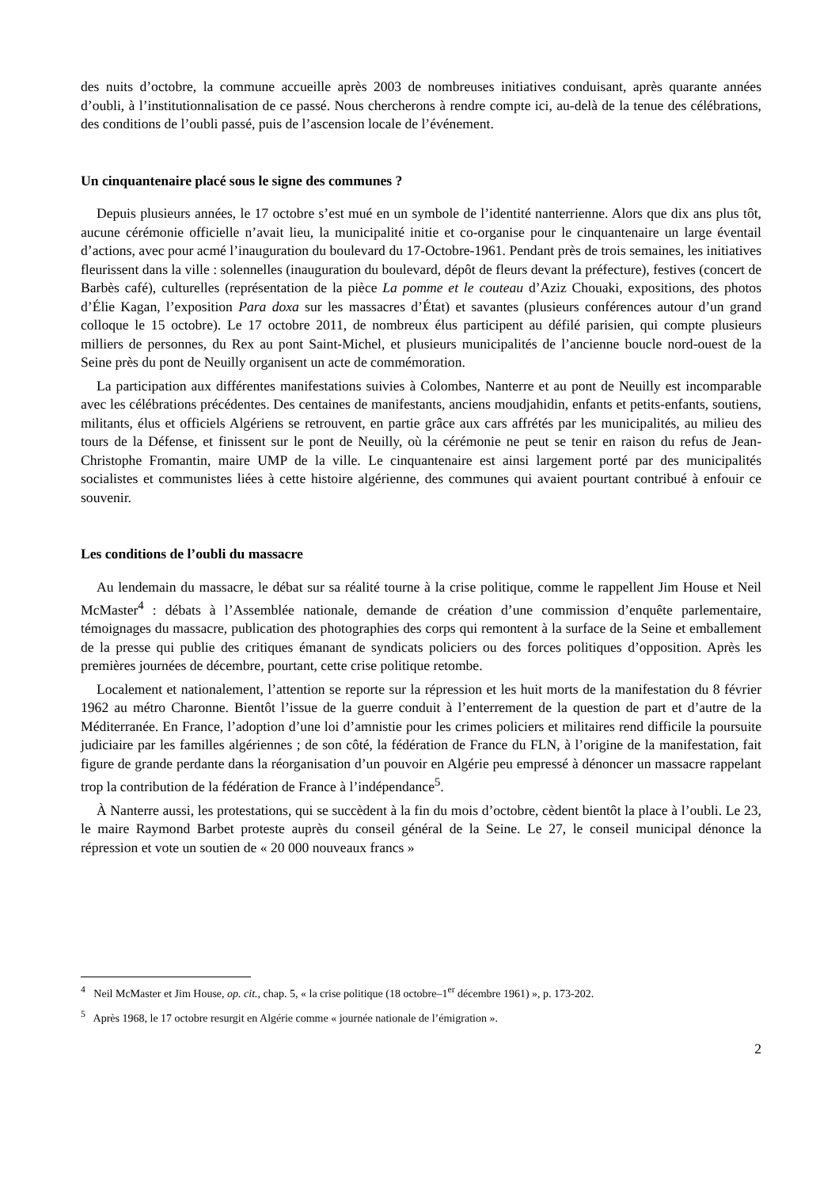des nuits d’octobre, la commune accueille après 2003 de nombreuses initiatives conduisant, après quarante années d’oubli, à l’institutionnalisation de ce passé. Nous chercherons à rendre compte ici, au-delà de la tenue des célébrations, des conditions de l’oubli passé, puis de l’ascension locale de l’événement.
Un cinquantenaire placé sous le signe des communes ?
Depuis plusieurs années, le 17 octobre s’est mué en un symbole de l’identité nanterrienne. Alors que dix ans plus tôt, aucune cérémonie officielle n’avait lieu, la municipalité initie et co-organise pour le cinquantenaire un large éventail d’actions, avec pour acmé l’inauguration du boulevard du 17-Octobre-1961. Pendant près de trois semaines, les initiatives fleurissent dans la ville : solennelles (inauguration du boulevard, dépôt de fleurs devant la préfecture), festives (concert de Barbès café), culturelles (représentation de la pièce La pomme et le couteau d’Aziz Chouaki, expositions, des photos d’Élie Kagan, l’exposition Para doxa sur les massacres d’État) et savantes (plusieurs conférences autour d’un grand colloque le 15 octobre). Le 17 octobre 2011, de nombreux élus participent au défilé parisien, qui compte plusieurs milliers de personnes, du Rex au pont Saint-Michel, et plusieurs municipalités de l’ancienne boucle nord-ouest de la Seine près du pont de Neuilly organisent un acte de commémoration.
La participation aux différentes manifestations suivies à Colombes, Nanterre et au pont de Neuilly est incomparable avec les célébrations précédentes. Des centaines de manifestants, anciens moudjahidin, enfants et petits-enfants, soutiens, militants, élus et officiels Algériens se retrouvent, en partie grâce aux cars affrétés par les municipalités, au milieu des tours de la Défense, et finissent sur le pont de Neuilly, où la cérémonie ne peut se tenir en raison du refus de Jean-Christophe Fromantin, maire UMP de la ville. Le cinquantenaire est ainsi largement porté par des municipalités socialistes et communistes liées à cette histoire algérienne, des communes qui avaient pourtant contribué à enfouir ce souvenir.
Les conditions de l’oubli du massacre
Au lendemain du massacre, le débat sur sa réalité tourne à la crise politique, comme le rappellent Jim House et Neil McMaster<sup>4</sup> : débats à l’Assemblée nationale, demande de création d’une commission d’enquête parlementaire, témoignages du massacre, publication des photographies des corps qui remontent à la surface de la Seine et emballement de la presse qui publie des critiques émanant de syndicats policiers ou des forces politiques d’opposition. Après les premières journées de décembre, pourtant, cette crise politique retombe.
Localement et nationalement, l’attention se reporte sur la répression et les huit morts de la manifestation du 8 février 1962 au métro Charonne. Bientôt l’issue de la guerre conduit à l’enterrement de la question de part et d’autre de la Méditerranée. En France, l’adoption d’une loi d’amnistie pour les crimes policiers et militaires rend difficile la poursuite judiciaire par les familles algériennes ; de son côté, la fédération de France du FLN, à l’origine de la manifestation, fait figure de grande perdante dans la réorganisation d’un pouvoir en Algérie peu empressé à dénoncer un massacre rappelant trop la contribution de la fédération de France à l’indépendance<sup>5</sup>.
À Nanterre aussi, les protestations, qui se succèdent à la fin du mois d’octobre, cèdent bientôt la place à l’oubli. Le 23, le maire Raymond Barbet proteste auprès du conseil général de la Seine. Le 27, le conseil municipal dénonce la répression et vote un soutien de « 20 000 nouveaux francs »
<sup>4</sup> Neil McMaster et Jim House, op. cit., chap. 5, « la crise politique (18 octobre–1<sup>er</sup> décembre 1961) », p. 173-202.
<sup>5</sup> Après 1968, le 17 octobre resurgit en Algérie comme « journée nationale de l’émigration ».
2